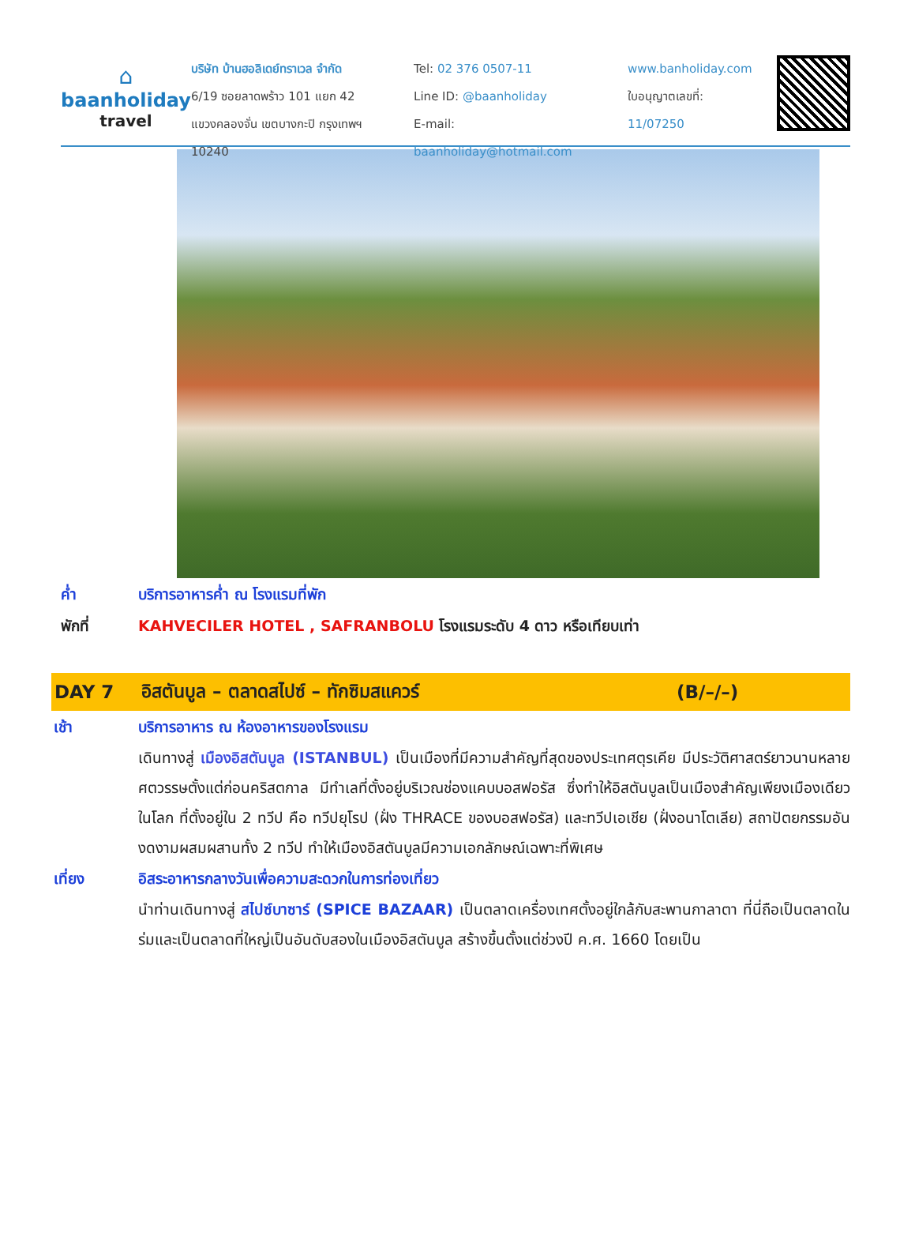⌂
baanholiday
travel
บริษัท บ้านฮอลิเดย์ทราเวล จำกัด
6/19 ซอยลาดพร้าว 101 แยก 42
แขวงคลองจั่น เขตบางกะปิ กรุงเทพฯ 10240
Tel: 02 376 0507-11
Line ID: @baanholiday
E-mail: baanholiday@hotmail.com
www.banholiday.com
ใบอนุญาตเลขที่: 11/07250
ค่ำ บริการอาหารค่ำ ณ โรงแรมที่พัก
พักที่ KAHVECILER HOTEL , SAFRANBOLU โรงแรมระดับ 4 ดาว หรือเทียบเท่า
DAY 7
อิสตันบูล – ตลาดสไปซ์ – ทักซิมสแควร์
(B/–/–)
เช้า บริการอาหาร ณ ห้องอาหารของโรงแรม
เดินทางสู่ เมืองอิสตันบูล (ISTANBUL) เป็นเมืองที่มีความสำคัญที่สุดของประเทศตุรเคีย มีประวัติศาสตร์ยาวนานหลายศตวรรษตั้งแต่ก่อนคริสตกาล มีทำเลที่ตั้งอยู่บริเวณช่องแคบบอสฟอรัส ซึ่งทำให้อิสตันบูลเป็นเมืองสำคัญเพียงเมืองเดียวในโลก ที่ตั้งอยู่ใน 2 ทวีป คือ ทวีปยุโรป (ฝั่ง THRACE ของบอสฟอรัส) และทวีปเอเชีย (ฝั่งอนาโตเลีย) สถาปัตยกรรมอันงดงามผสมผสานทั้ง 2 ทวีป ทำให้เมืองอิสตันบูลมีความเอกลักษณ์เฉพาะที่พิเศษ
เที่ยง อิสระอาหารกลางวันเพื่อความสะดวกในการท่องเที่ยว
นำท่านเดินทางสู่ สไปซ์บาซาร์ (SPICE BAZAAR) เป็นตลาดเครื่องเทศตั้งอยู่ใกล้กับสะพานกาลาตา ที่นี่ถือเป็นตลาดในร่มและเป็นตลาดที่ใหญ่เป็นอันดับสองในเมืองอิสตันบูล สร้างขึ้นตั้งแต่ช่วงปี ค.ศ. 1660 โดยเป็น